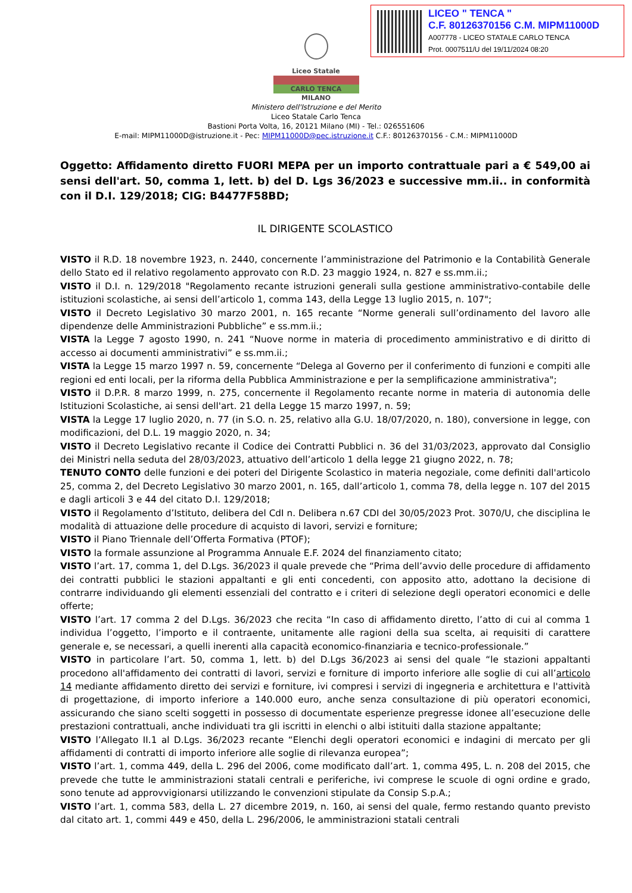LICEO " TENCA "
C.F. 80126370156 C.M. MIPM11000D
A007778 - LICEO STATALE CARLO TENCA
Prot. 0007511/U del 19/11/2024 08:20
Liceo Statale
CARLO TENCA
MILANO
Ministero dell'Istruzione e del Merito
Liceo Statale Carlo Tenca
Bastioni Porta Volta, 16, 20121 Milano (MI) - Tel.: 026551606
E-mail: MIPM11000D@istruzione.it - Pec: MIPM11000D@pec.istruzione.it C.F.: 80126370156 - C.M.: MIPM11000D
Oggetto: Affidamento diretto FUORI MEPA per un importo contrattuale pari a € 549,00 ai sensi dell'art. 50, comma 1, lett. b) del D. Lgs 36/2023 e successive mm.ii.. in conformità con il D.I. 129/2018; CIG: B4477F58BD;
IL DIRIGENTE SCOLASTICO
VISTO il R.D. 18 novembre 1923, n. 2440, concernente l’amministrazione del Patrimonio e la Contabilità Generale dello Stato ed il relativo regolamento approvato con R.D. 23 maggio 1924, n. 827 e ss.mm.ii.;
VISTO il D.I. n. 129/2018 "Regolamento recante istruzioni generali sulla gestione amministrativo-contabile delle istituzioni scolastiche, ai sensi dell’articolo 1, comma 143, della Legge 13 luglio 2015, n. 107";
VISTO il Decreto Legislativo 30 marzo 2001, n. 165 recante “Norme generali sull’ordinamento del lavoro alle dipendenze delle Amministrazioni Pubbliche” e ss.mm.ii.;
VISTA la Legge 7 agosto 1990, n. 241 “Nuove norme in materia di procedimento amministrativo e di diritto di accesso ai documenti amministrativi” e ss.mm.ii.;
VISTA la Legge 15 marzo 1997 n. 59, concernente “Delega al Governo per il conferimento di funzioni e compiti alle regioni ed enti locali, per la riforma della Pubblica Amministrazione e per la semplificazione amministrativa";
VISTO il D.P.R. 8 marzo 1999, n. 275, concernente il Regolamento recante norme in materia di autonomia delle Istituzioni Scolastiche, ai sensi dell'art. 21 della Legge 15 marzo 1997, n. 59;
VISTA la Legge 17 luglio 2020, n. 77 (in S.O. n. 25, relativo alla G.U. 18/07/2020, n. 180), conversione in legge, con modificazioni, del D.L. 19 maggio 2020, n. 34;
VISTO il Decreto Legislativo recante il Codice dei Contratti Pubblici n. 36 del 31/03/2023, approvato dal Consiglio dei Ministri nella seduta del 28/03/2023, attuativo dell’articolo 1 della legge 21 giugno 2022, n. 78;
TENUTO CONTO delle funzioni e dei poteri del Dirigente Scolastico in materia negoziale, come definiti dall'articolo 25, comma 2, del Decreto Legislativo 30 marzo 2001, n. 165, dall’articolo 1, comma 78, della legge n. 107 del 2015 e dagli articoli 3 e 44 del citato D.I. 129/2018;
VISTO il Regolamento d’Istituto, delibera del CdI n. Delibera n.67 CDI del 30/05/2023 Prot. 3070/U, che disciplina le modalità di attuazione delle procedure di acquisto di lavori, servizi e forniture;
VISTO il Piano Triennale dell’Offerta Formativa (PTOF);
VISTO la formale assunzione al Programma Annuale E.F. 2024 del finanziamento citato;
VISTO l’art. 17, comma 1, del D.Lgs. 36/2023 il quale prevede che “Prima dell’avvio delle procedure di affidamento dei contratti pubblici le stazioni appaltanti e gli enti concedenti, con apposito atto, adottano la decisione di contrarre individuando gli elementi essenziali del contratto e i criteri di selezione degli operatori economici e delle offerte;
VISTO l’art. 17 comma 2 del D.Lgs. 36/2023 che recita “In caso di affidamento diretto, l’atto di cui al comma 1 individua l’oggetto, l’importo e il contraente, unitamente alle ragioni della sua scelta, ai requisiti di carattere generale e, se necessari, a quelli inerenti alla capacità economico-finanziaria e tecnico-professionale.”
VISTO in particolare l’art. 50, comma 1, lett. b) del D.Lgs 36/2023 ai sensi del quale “le stazioni appaltanti procedono all'affidamento dei contratti di lavori, servizi e forniture di importo inferiore alle soglie di cui all’articolo 14 mediante affidamento diretto dei servizi e forniture, ivi compresi i servizi di ingegneria e architettura e l'attività di progettazione, di importo inferiore a 140.000 euro, anche senza consultazione di più operatori economici, assicurando che siano scelti soggetti in possesso di documentate esperienze pregresse idonee all’esecuzione delle prestazioni contrattuali, anche individuati tra gli iscritti in elenchi o albi istituiti dalla stazione appaltante;
VISTO l’Allegato II.1 al D.Lgs. 36/2023 recante “Elenchi degli operatori economici e indagini di mercato per gli affidamenti di contratti di importo inferiore alle soglie di rilevanza europea”;
VISTO l’art. 1, comma 449, della L. 296 del 2006, come modificato dall’art. 1, comma 495, L. n. 208 del 2015, che prevede che tutte le amministrazioni statali centrali e periferiche, ivi comprese le scuole di ogni ordine e grado, sono tenute ad approvvigionarsi utilizzando le convenzioni stipulate da Consip S.p.A.;
VISTO l’art. 1, comma 583, della L. 27 dicembre 2019, n. 160, ai sensi del quale, fermo restando quanto previsto dal citato art. 1, commi 449 e 450, della L. 296/2006, le amministrazioni statali centrali